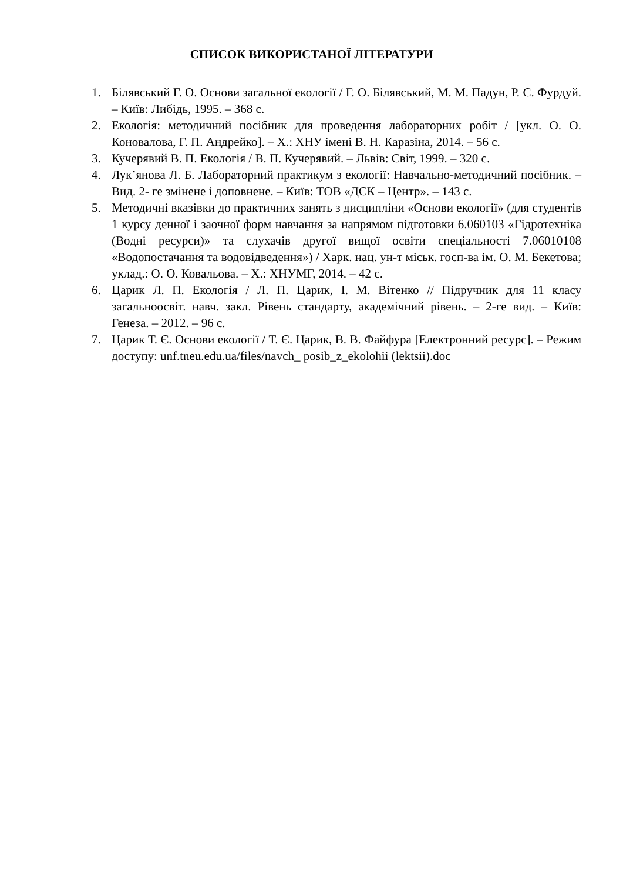СПИСОК ВИКОРИСТАНОЇ ЛІТЕРАТУРИ
1. Білявський Г. О. Основи загальної екології / Г. О. Білявський, М. М. Падун, Р. С. Фурдуй. – Київ: Либідь, 1995. – 368 с.
2. Екологія: методичний посібник для проведення лабораторних робіт / [укл. О. О. Коновалова, Г. П. Андрейко]. – Х.: ХНУ імені В. Н. Каразіна, 2014. – 56 с.
3. Кучерявий В. П. Екологія / В. П. Кучерявий. – Львів: Світ, 1999. – 320 с.
4. Лук’янова Л. Б. Лабораторний практикум з екології: Навчально-методичний посібник. – Вид. 2- ге змінене і доповнене. – Київ: ТОВ «ДСК – Центр». – 143 с.
5. Методичні вказівки до практичних занять з дисципліни «Основи екології» (для студентів 1 курсу денної і заочної форм навчання за напрямом підготовки 6.060103 «Гідротехніка (Водні ресурси)» та слухачів другої вищої освіти спеціальності 7.06010108 «Водопостачання та водовідведення») / Харк. нац. ун-т міськ. госп-ва ім. О. М. Бекетова; уклад.: О. О. Ковальова. – Х.: ХНУМГ, 2014. – 42 с.
6. Царик Л. П. Екологія / Л. П. Царик, І. М. Вітенко // Підручник для 11 класу загальноосвіт. навч. закл. Рівень стандарту, академічний рівень. – 2-ге вид. – Київ: Генеза. – 2012. – 96 с.
7. Царик Т. Є. Основи екології / Т. Є. Царик, В. В. Файфура [Електронний ресурс]. – Режим доступу: unf.tneu.edu.ua/files/navch_ posib_z_ekolohii (lektsii).doc